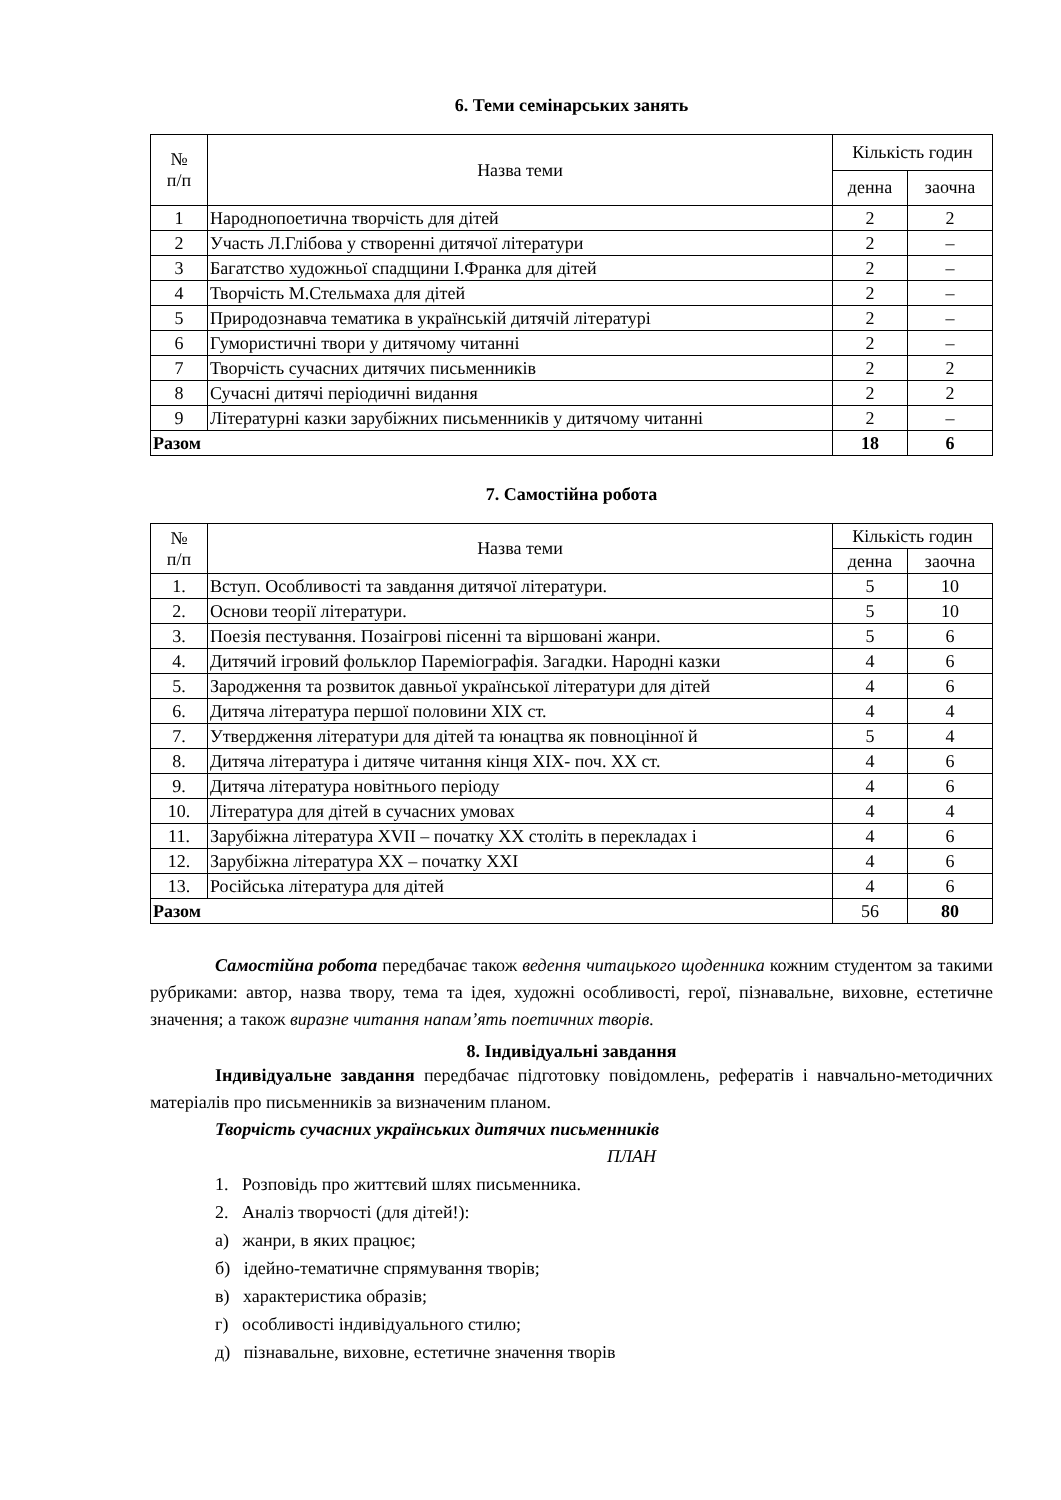6. Теми семінарських занять
| № п/п | Назва теми | Кількість годин | |
| --- | --- | --- | --- |
| | | денна | заочна |
| 1 | Народнопоетична творчість для дітей | 2 | 2 |
| 2 | Участь Л.Глібова у створенні дитячої літератури | 2 | – |
| 3 | Багатство художньої спадщини І.Франка для дітей | 2 | – |
| 4 | Творчість М.Стельмаха для дітей | 2 | – |
| 5 | Природознавча тематика в українській дитячій літературі | 2 | – |
| 6 | Гумористичні твори у дитячому читанні | 2 | – |
| 7 | Творчість сучасних дитячих письменників | 2 | 2 |
| 8 | Сучасні дитячі періодичні видання | 2 | 2 |
| 9 | Літературні казки зарубіжних письменників у дитячому читанні | 2 | – |
| Разом | | 18 | 6 |
7. Самостійна робота
| № п/п | Назва теми | Кількість годин | |
| --- | --- | --- | --- |
| | | денна | заочна |
| 1. | Вступ. Особливості та завдання дитячої літератури. | 5 | 10 |
| 2. | Основи теорії літератури. | 5 | 10 |
| 3. | Поезія пестування. Позаігрові пісенні та віршовані жанри. | 5 | 6 |
| 4. | Дитячий ігровий фольклор Пареміографія. Загадки. Народні казки | 4 | 6 |
| 5. | Зародження та розвиток давньої української літератури для дітей | 4 | 6 |
| 6. | Дитяча література першої половини ХІХ ст. | 4 | 4 |
| 7. | Утвердження літератури для дітей та юнацтва як повноцінної й | 5 | 4 |
| 8. | Дитяча література і дитяче читання кінця ХІХ- поч. ХХ ст. | 4 | 6 |
| 9. | Дитяча література новітнього періоду | 4 | 6 |
| 10. | Література для дітей в сучасних умовах | 4 | 4 |
| 11. | Зарубіжна література XVII – початку ХХ століть в перекладах і | 4 | 6 |
| 12. | Зарубіжна література ХХ – початку ХХІ | 4 | 6 |
| 13. | Російська література для дітей | 4 | 6 |
| Разом | | 56 | 80 |
Самостійна робота передбачає також ведення читацького щоденника кожним студентом за такими рубриками: автор, назва твору, тема та ідея, художні особливості, герої, пізнавальне, виховне, естетичне значення; а також виразне читання напам’ять поетичних творів.
8. Індивідуальні завдання
Індивідуальне завдання передбачає підготовку повідомлень, рефератів і навчально-методичних матеріалів про письменників за визначеним планом.
Творчість сучасних українських дитячих письменників
ПЛАН
1. Розповідь про життєвий шлях письменника.
2. Аналіз творчості (для дітей!):
а) жанри, в яких працює;
б) ідейно-тематичне спрямування творів;
в) характеристика образів;
г) особливості індивідуального стилю;
д) пізнавальне, виховне, естетичне значення творів